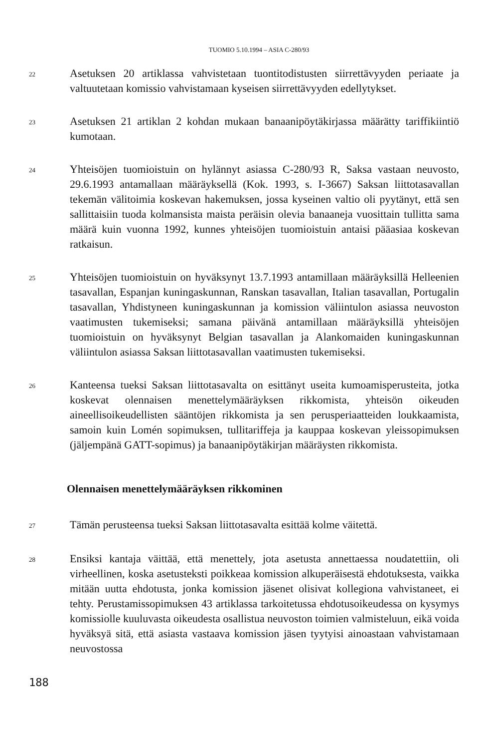TUOMIO 5.10.1994 – ASIA C-280/93
22
Asetuksen 20 artiklassa vahvistetaan tuontitodistusten siirrettävyyden periaate ja valtuutetaan komissio vahvistamaan kyseisen siirrettävyyden edellytykset.
23
Asetuksen 21 artiklan 2 kohdan mukaan banaanipöytäkirjassa määrätty tariffikiintiö kumotaan.
24
Yhteisöjen tuomioistuin on hylännyt asiassa C-280/93 R, Saksa vastaan neuvosto, 29.6.1993 antamallaan määräyksellä (Kok. 1993, s. I-3667) Saksan liittotasavallan tekemän välitoimia koskevan hakemuksen, jossa kyseinen valtio oli pyytänyt, että sen sallittaisiin tuoda kolmansista maista peräisin olevia banaaneja vuosittain tullitta sama määrä kuin vuonna 1992, kunnes yhteisöjen tuomioistuin antaisi pääasiaa koskevan ratkaisun.
25
Yhteisöjen tuomioistuin on hyväksynyt 13.7.1993 antamillaan määräyksillä Helleenien tasavallan, Espanjan kuningaskunnan, Ranskan tasavallan, Italian tasavallan, Portugalin tasavallan, Yhdistyneen kuningaskunnan ja komission väliintulon asiassa neuvoston vaatimusten tukemiseksi; samana päivänä antamillaan määräyksillä yhteisöjen tuomioistuin on hyväksynyt Belgian tasavallan ja Alankomaiden kuningaskunnan väliintulon asiassa Saksan liittotasavallan vaatimusten tukemiseksi.
26
Kanteensa tueksi Saksan liittotasavalta on esittänyt useita kumoamisperusteita, jotka koskevat olennaisen menettelymääräyksen rikkomista, yhteisön oikeuden aineellisoikeudellisten sääntöjen rikkomista ja sen perusperiaatteiden loukkaamista, samoin kuin Lomén sopimuksen, tullitariffeja ja kauppaa koskevan yleissopimuksen (jäljempänä GATT-sopimus) ja banaanipöytäkirjan määräysten rikkomista.
Olennaisen menettelymääräyksen rikkominen
27
Tämän perusteensa tueksi Saksan liittotasavalta esittää kolme väitettä.
28
Ensiksi kantaja väittää, että menettely, jota asetusta annettaessa noudatettiin, oli virheellinen, koska asetusteksti poikkeaa komission alkuperäisestä ehdotuksesta, vaikka mitään uutta ehdotusta, jonka komission jäsenet olisivat kollegiona vahvistaneet, ei tehty. Perustamissopimuksen 43 artiklassa tarkoitetussa ehdotusoikeudessa on kysymys komissiolle kuuluvasta oikeudesta osallistua neuvoston toimien valmisteluun, eikä voida hyväksyä sitä, että asiasta vastaava komission jäsen tyytyisi ainoastaan vahvistamaan neuvostossa
188